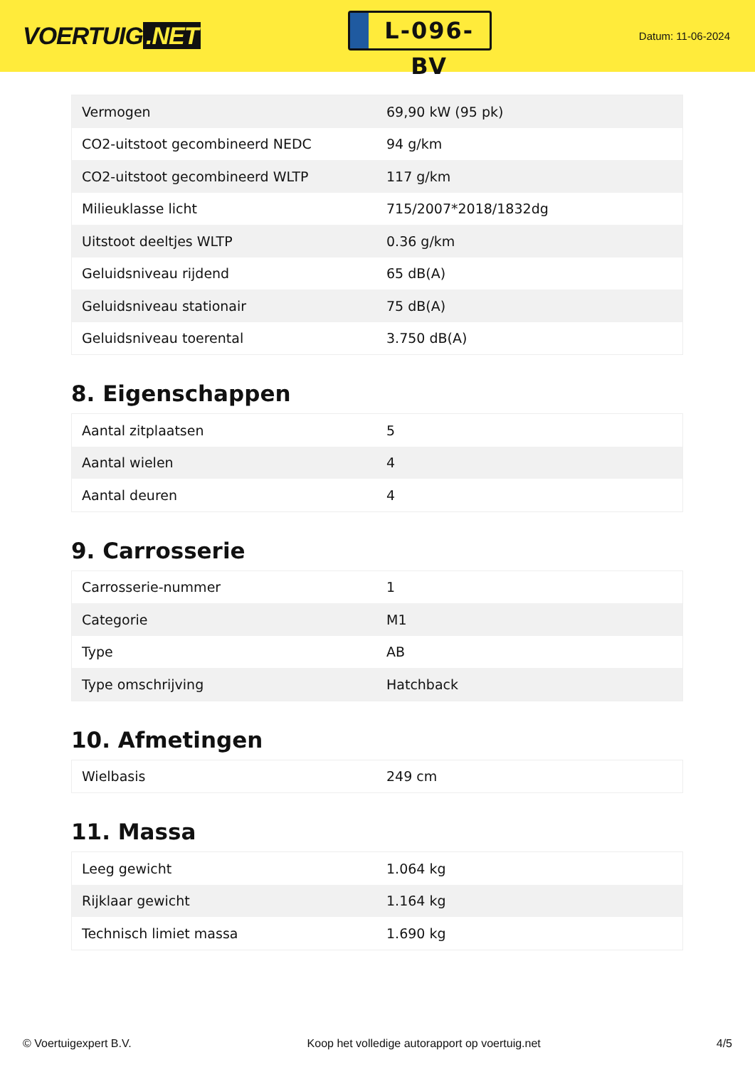VOERTUIG.NET
L-096-BV
Datum: 11-06-2024
| Vermogen | 69,90 kW (95 pk) |
| CO2-uitstoot gecombineerd NEDC | 94 g/km |
| CO2-uitstoot gecombineerd WLTP | 117 g/km |
| Milieuklasse licht | 715/2007*2018/1832dg |
| Uitstoot deeltjes WLTP | 0.36 g/km |
| Geluidsniveau rijdend | 65 dB(A) |
| Geluidsniveau stationair | 75 dB(A) |
| Geluidsniveau toerental | 3.750 dB(A) |
8. Eigenschappen
| Aantal zitplaatsen | 5 |
| Aantal wielen | 4 |
| Aantal deuren | 4 |
9. Carrosserie
| Carrosserie-nummer | 1 |
| Categorie | M1 |
| Type | AB |
| Type omschrijving | Hatchback |
10. Afmetingen
| Wielbasis | 249 cm |
11. Massa
| Leeg gewicht | 1.064 kg |
| Rijklaar gewicht | 1.164 kg |
| Technisch limiet massa | 1.690 kg |
© Voertuigexpert B.V. Koop het volledige autorapport op voertuig.net 4/5